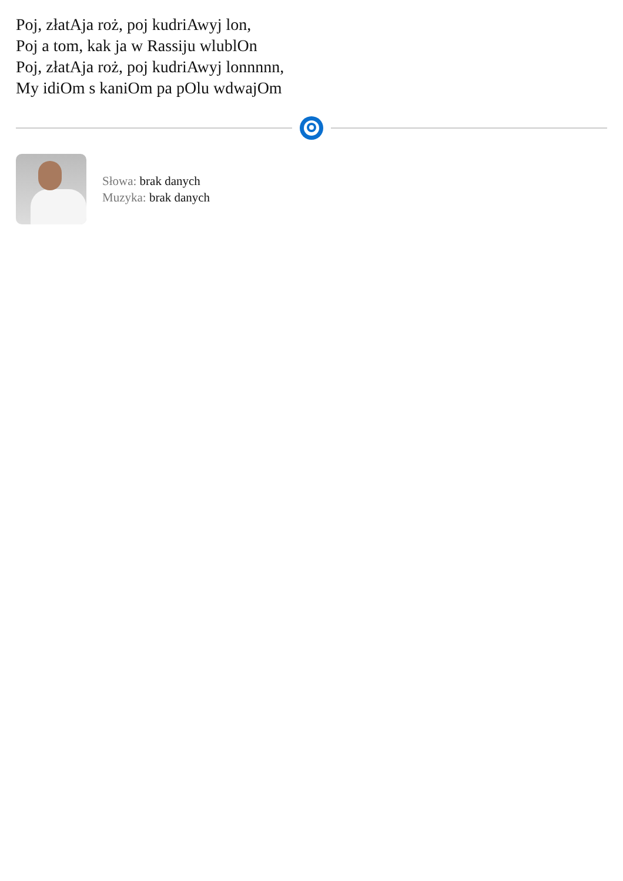Poj, złatAja roż, poj kudriAwyj lon,
Poj a tom, kak ja w Rassiju wlublOn
Poj, złatAja roż, poj kudriAwyj lonnnnn,
My idiOm s kaniOm pa pOlu wdwajOm
Słowa: brak danych
Muzyka: brak danych